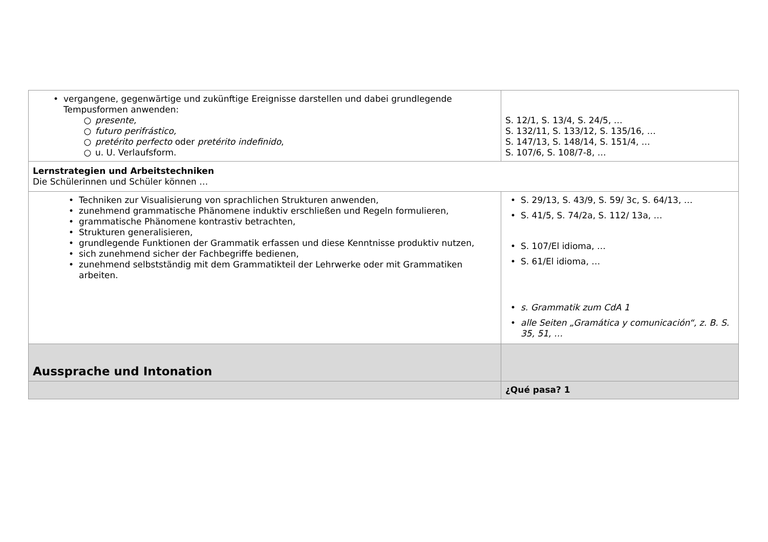| • vergangene, gegenwärtige und zukünftige Ereignisse darstellen und dabei grundlegende Tempusformen anwenden: ○ presente, ○ futuro perifrástico, ○ pretérito perfecto oder pretérito indefinido , ○ u. U. Verlaufsform. | S. 12/1, S. 13/4, S. 24/5, … S. 132/11, S. 133/12, S. 135/16, … S. 147/13, S. 148/14, S. 151/4, … S. 107/6, S. 108/7-8, … |
| Lernstrategien und Arbeitstechniken Die Schülerinnen und Schüler können … | |
| • Techniken zur Visualisierung von sprachlichen Strukturen anwenden, • zunehmend grammatische Phänomene induktiv erschließen und Regeln formulieren, • grammatische Phänomene kontrastiv betrachten, • Strukturen generalisieren, • grundlegende Funktionen der Grammatik erfassen und diese Kenntnisse produktiv nutzen, • sich zunehmend sicher der Fachbegriffe bedienen, • zunehmend selbstständig mit dem Grammatikteil der Lehrwerke oder mit Grammatiken arbeiten. | • S. 29/13, S. 43/9, S. 59/ 3c, S. 64/13, … • S. 41/5, S. 74/2a, S. 112/ 13a, … • S. 107/El idioma, … • S. 61/El idioma, … • s. Grammatik zum CdA 1 • alle Seiten „Gramática y comunicación“, z. B. S. 35, 51, … |
| Aussprache und Intonation | |
| | ¿Qué pasa? 1 |